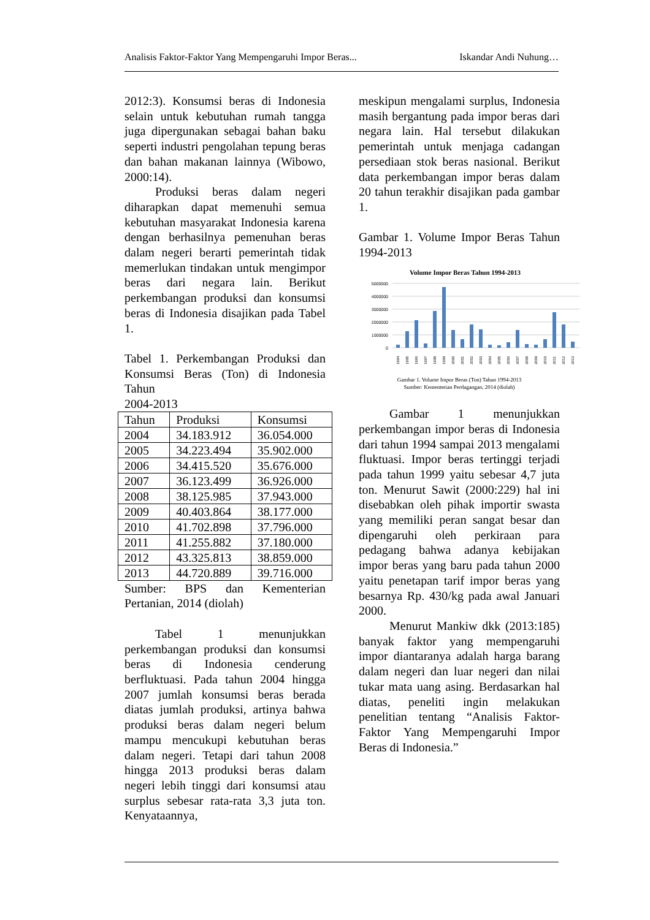Analisis Faktor-Faktor Yang Mempengaruhi Impor Beras... Iskandar Andi Nuhung…
2012:3). Konsumsi beras di Indonesia selain untuk kebutuhan rumah tangga juga dipergunakan sebagai bahan baku seperti industri pengolahan tepung beras dan bahan makanan lainnya (Wibowo, 2000:14).
Produksi beras dalam negeri diharapkan dapat memenuhi semua kebutuhan masyarakat Indonesia karena dengan berhasilnya pemenuhan beras dalam negeri berarti pemerintah tidak memerlukan tindakan untuk mengimpor beras dari negara lain. Berikut perkembangan produksi dan konsumsi beras di Indonesia disajikan pada Tabel 1.
Tabel 1. Perkembangan Produksi dan Konsumsi Beras (Ton) di Indonesia Tahun
2004-2013
| Tahun | Produksi | Konsumsi |
| 2004 | 34.183.912 | 36.054.000 |
| 2005 | 34.223.494 | 35.902.000 |
| 2006 | 34.415.520 | 35.676.000 |
| 2007 | 36.123.499 | 36.926.000 |
| 2008 | 38.125.985 | 37.943.000 |
| 2009 | 40.403.864 | 38.177.000 |
| 2010 | 41.702.898 | 37.796.000 |
| 2011 | 41.255.882 | 37.180.000 |
| 2012 | 43.325.813 | 38.859.000 |
| 2013 | 44.720.889 | 39.716.000 |
Sumber: BPS dan Kementerian Pertanian, 2014 (diolah)
Tabel 1 menunjukkan perkembangan produksi dan konsumsi beras di Indonesia cenderung berfluktuasi. Pada tahun 2004 hingga 2007 jumlah konsumsi beras berada diatas jumlah produksi, artinya bahwa produksi beras dalam negeri belum mampu mencukupi kebutuhan beras dalam negeri. Tetapi dari tahun 2008 hingga 2013 produksi beras dalam negeri lebih tinggi dari konsumsi atau surplus sebesar rata-rata 3,3 juta ton. Kenyataannya,
meskipun mengalami surplus, Indonesia masih bergantung pada impor beras dari negara lain. Hal tersebut dilakukan pemerintah untuk menjaga cadangan persediaan stok beras nasional. Berikut data perkembangan impor beras dalam 20 tahun terakhir disajikan pada gambar 1.
Gambar 1. Volume Impor Beras Tahun 1994-2013
Volume Impor Beras Tahun 1994-2013
5000000
4000000
3000000
2000000
1000000
0
1994
1995
1996
1997
1998
1999
2000
2001
2002
2003
2004
2005
2006
2007
2008
2009
2010
2011
2012
2013
Gambar 1. Volume Impor Beras (Ton) Tahun 1994-2013
Sumber: Kementerian Perdagangan, 2014 (diolah)
Gambar 1 menunjukkan perkembangan impor beras di Indonesia dari tahun 1994 sampai 2013 mengalami fluktuasi. Impor beras tertinggi terjadi pada tahun 1999 yaitu sebesar 4,7 juta ton. Menurut Sawit (2000:229) hal ini disebabkan oleh pihak importir swasta yang memiliki peran sangat besar dan dipengaruhi oleh perkiraan para pedagang bahwa adanya kebijakan impor beras yang baru pada tahun 2000 yaitu penetapan tarif impor beras yang besarnya Rp. 430/kg pada awal Januari 2000.
Menurut Mankiw dkk (2013:185) banyak faktor yang mempengaruhi impor diantaranya adalah harga barang dalam negeri dan luar negeri dan nilai tukar mata uang asing. Berdasarkan hal diatas, peneliti ingin melakukan penelitian tentang “Analisis Faktor-Faktor Yang Mempengaruhi Impor Beras di Indonesia.”